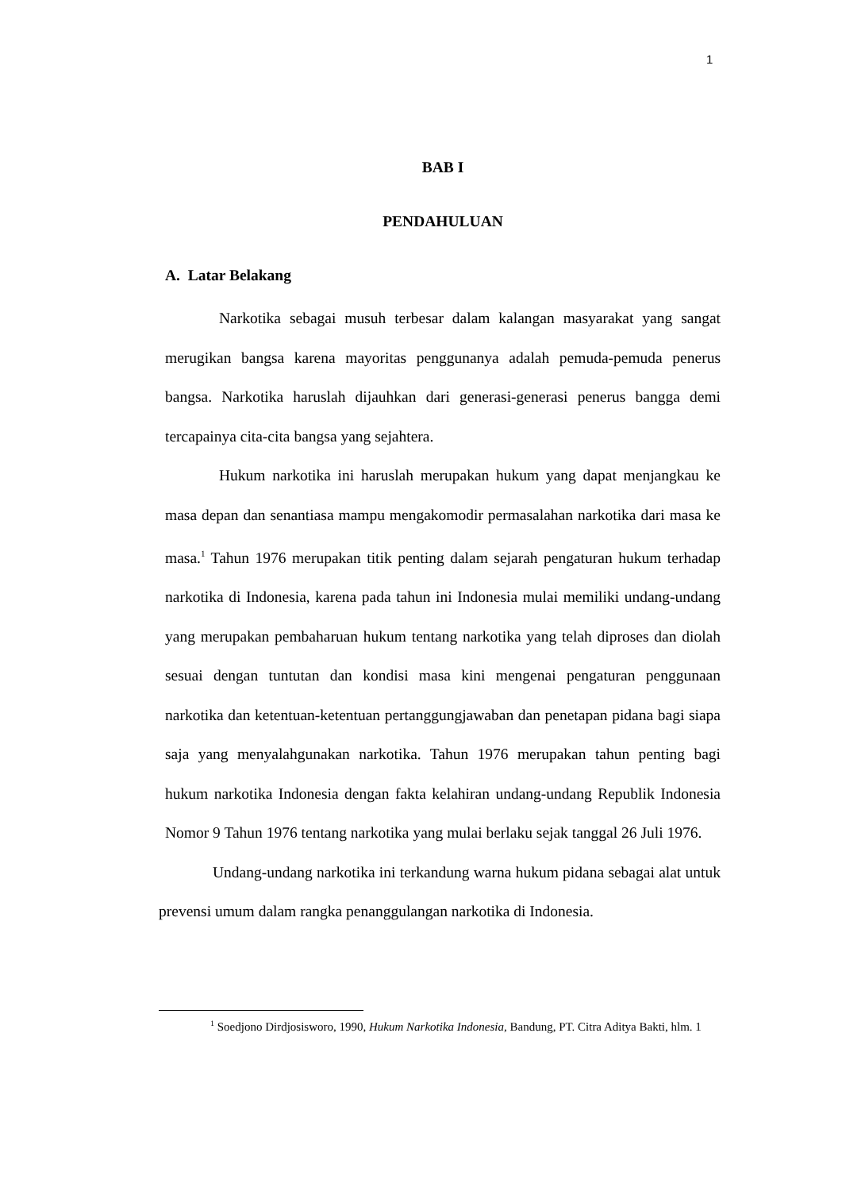1
BAB I
PENDAHULUAN
A. Latar Belakang
Narkotika sebagai musuh terbesar dalam kalangan masyarakat yang sangat merugikan bangsa karena mayoritas penggunanya adalah pemuda-pemuda penerus bangsa. Narkotika haruslah dijauhkan dari generasi-generasi penerus bangga demi tercapainya cita-cita bangsa yang sejahtera.
Hukum narkotika ini haruslah merupakan hukum yang dapat menjangkau ke masa depan dan senantiasa mampu mengakomodir permasalahan narkotika dari masa ke masa.<sup>1</sup> Tahun 1976 merupakan titik penting dalam sejarah pengaturan hukum terhadap narkotika di Indonesia, karena pada tahun ini Indonesia mulai memiliki undang-undang yang merupakan pembaharuan hukum tentang narkotika yang telah diproses dan diolah sesuai dengan tuntutan dan kondisi masa kini mengenai pengaturan penggunaan narkotika dan ketentuan-ketentuan pertanggungjawaban dan penetapan pidana bagi siapa saja yang menyalahgunakan narkotika. Tahun 1976 merupakan tahun penting bagi hukum narkotika Indonesia dengan fakta kelahiran undang-undang Republik Indonesia Nomor 9 Tahun 1976 tentang narkotika yang mulai berlaku sejak tanggal 26 Juli 1976.
Undang-undang narkotika ini terkandung warna hukum pidana sebagai alat untuk prevensi umum dalam rangka penanggulangan narkotika di Indonesia.
<sup>1</sup> Soedjono Dirdjosisworo, 1990, Hukum Narkotika Indonesia, Bandung, PT. Citra Aditya Bakti, hlm. 1